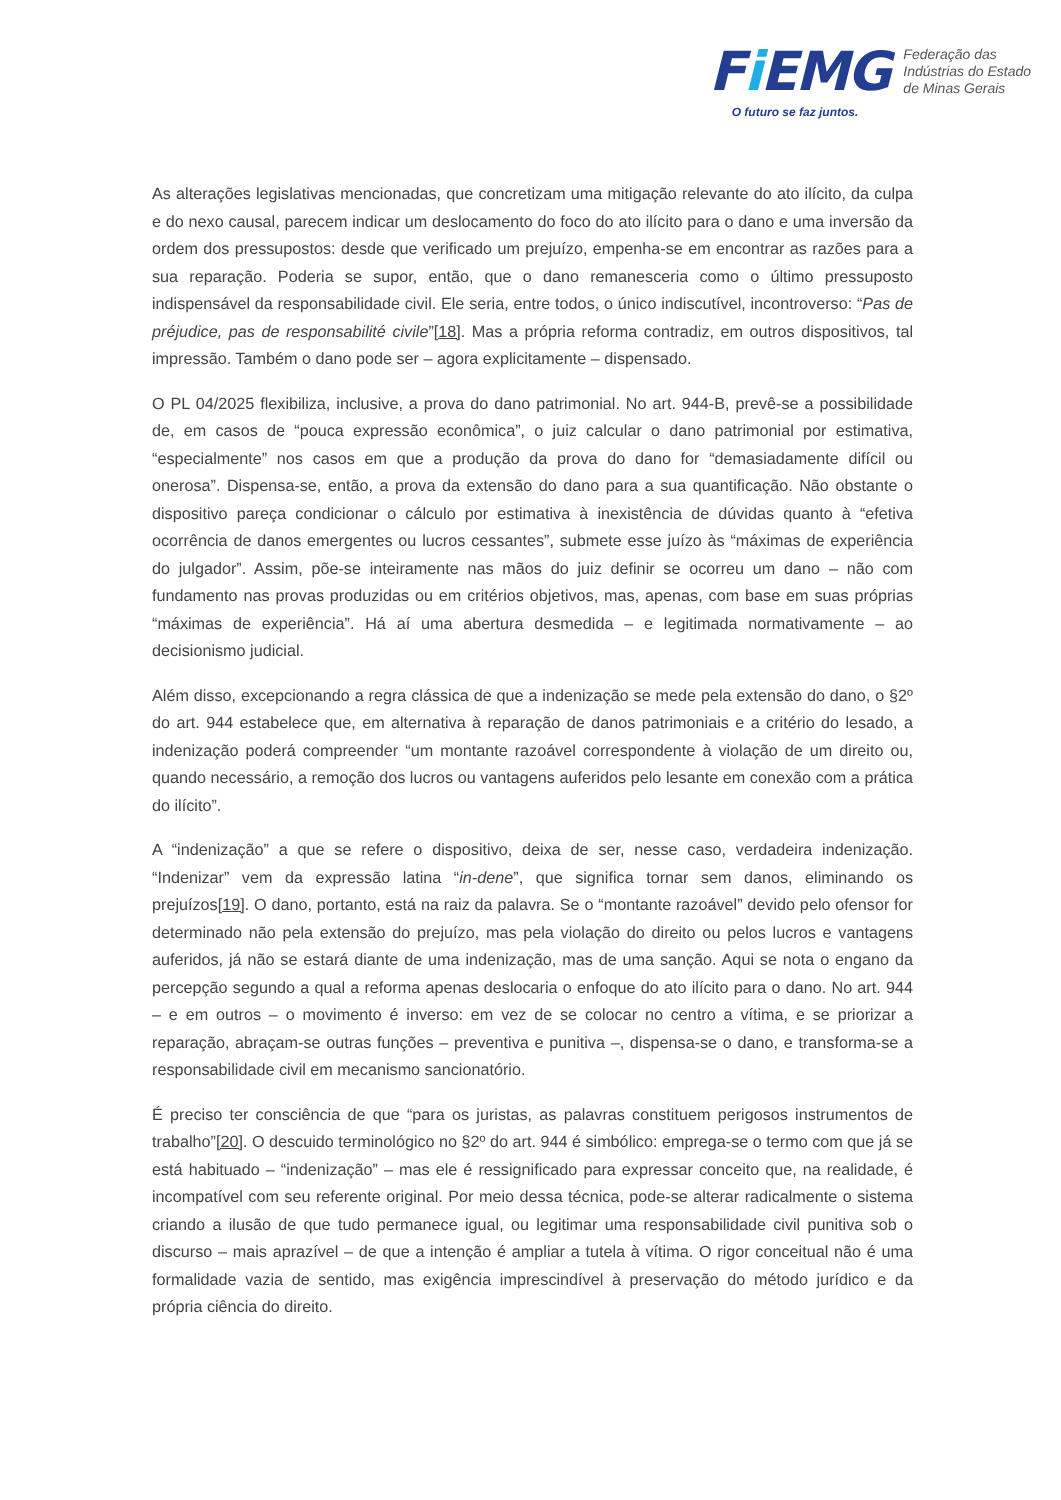Fi EMG
Federação das
Indústrias do Estado
de Minas Gerais
O futuro se faz juntos.
As alterações legislativas mencionadas, que concretizam uma mitigação relevante do ato ilícito, da culpa e do nexo causal, parecem indicar um deslocamento do foco do ato ilícito para o dano e uma inversão da ordem dos pressupostos: desde que verificado um prejuízo, empenha-se em encontrar as razões para a sua reparação. Poderia se supor, então, que o dano remanesceria como o último pressuposto indispensável da responsabilidade civil. Ele seria, entre todos, o único indiscutível, incontroverso: “Pas de préjudice, pas de responsabilité civile”[18]. Mas a própria reforma contradiz, em outros dispositivos, tal impressão. Também o dano pode ser – agora explicitamente – dispensado.
O PL 04/2025 flexibiliza, inclusive, a prova do dano patrimonial. No art. 944-B, prevê-se a possibilidade de, em casos de “pouca expressão econômica”, o juiz calcular o dano patrimonial por estimativa, “especialmente” nos casos em que a produção da prova do dano for “demasiadamente difícil ou onerosa”. Dispensa-se, então, a prova da extensão do dano para a sua quantificação. Não obstante o dispositivo pareça condicionar o cálculo por estimativa à inexistência de dúvidas quanto à “efetiva ocorrência de danos emergentes ou lucros cessantes”, submete esse juízo às “máximas de experiência do julgador”. Assim, põe-se inteiramente nas mãos do juiz definir se ocorreu um dano – não com fundamento nas provas produzidas ou em critérios objetivos, mas, apenas, com base em suas próprias “máximas de experiência”. Há aí uma abertura desmedida – e legitimada normativamente – ao decisionismo judicial.
Além disso, excepcionando a regra clássica de que a indenização se mede pela extensão do dano, o §2º do art. 944 estabelece que, em alternativa à reparação de danos patrimoniais e a critério do lesado, a indenização poderá compreender “um montante razoável correspondente à violação de um direito ou, quando necessário, a remoção dos lucros ou vantagens auferidos pelo lesante em conexão com a prática do ilícito”.
A “indenização” a que se refere o dispositivo, deixa de ser, nesse caso, verdadeira indenização. “Indenizar” vem da expressão latina “in-dene”, que significa tornar sem danos, eliminando os prejuízos[19]. O dano, portanto, está na raiz da palavra. Se o “montante razoável” devido pelo ofensor for determinado não pela extensão do prejuízo, mas pela violação do direito ou pelos lucros e vantagens auferidos, já não se estará diante de uma indenização, mas de uma sanção. Aqui se nota o engano da percepção segundo a qual a reforma apenas deslocaria o enfoque do ato ilícito para o dano. No art. 944 – e em outros – o movimento é inverso: em vez de se colocar no centro a vítima, e se priorizar a reparação, abraçam-se outras funções – preventiva e punitiva –, dispensa-se o dano, e transforma-se a responsabilidade civil em mecanismo sancionatório.
É preciso ter consciência de que “para os juristas, as palavras constituem perigosos instrumentos de trabalho”[20]. O descuido terminológico no §2º do art. 944 é simbólico: emprega-se o termo com que já se está habituado – “indenização” – mas ele é ressignificado para expressar conceito que, na realidade, é incompatível com seu referente original. Por meio dessa técnica, pode-se alterar radicalmente o sistema criando a ilusão de que tudo permanece igual, ou legitimar uma responsabilidade civil punitiva sob o discurso – mais aprazível – de que a intenção é ampliar a tutela à vítima. O rigor conceitual não é uma formalidade vazia de sentido, mas exigência imprescindível à preservação do método jurídico e da própria ciência do direito.